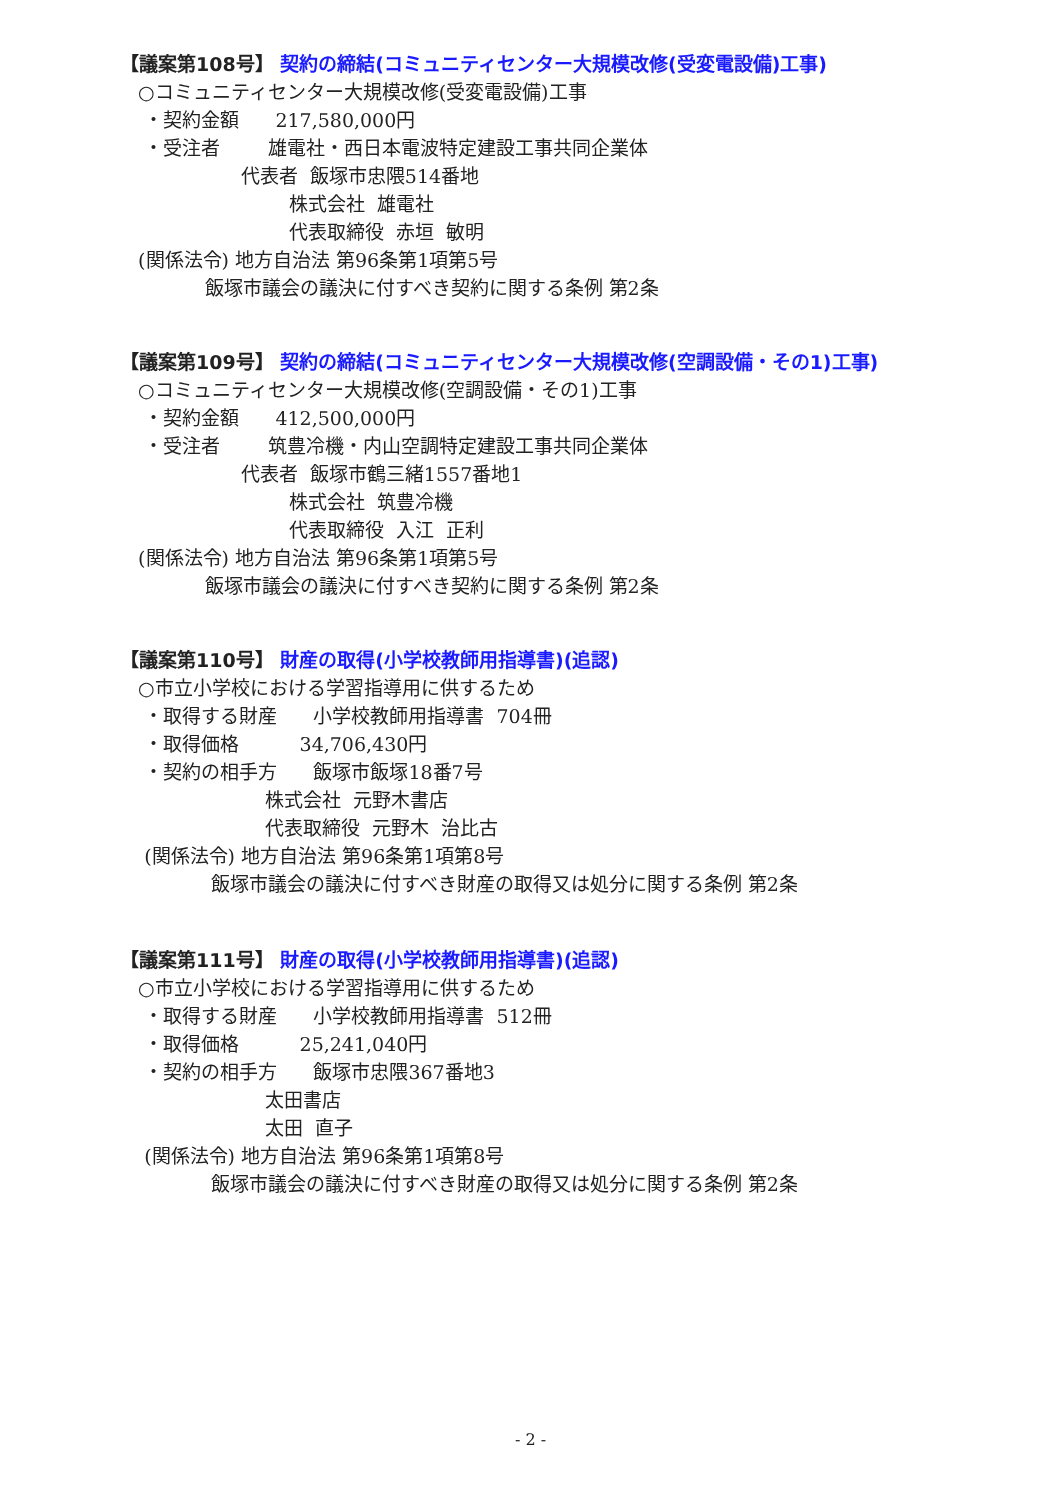【議案第108号】 契約の締結(コミュニティセンター大規模改修(受変電設備)工事)
○コミュニティセンター大規模改修(受変電設備)工事
・契約金額 217,580,000円
・受注者 雄電社・西日本電波特定建設工事共同企業体
代表者 飯塚市忠隈514番地
株式会社 雄電社
代表取締役 赤垣 敏明
(関係法令) 地方自治法 第96条第1項第5号
飯塚市議会の議決に付すべき契約に関する条例 第2条
【議案第109号】 契約の締結(コミュニティセンター大規模改修(空調設備・その1)工事)
○コミュニティセンター大規模改修(空調設備・その1)工事
・契約金額 412,500,000円
・受注者 筑豊冷機・内山空調特定建設工事共同企業体
代表者 飯塚市鶴三緒1557番地1
株式会社 筑豊冷機
代表取締役 入江 正利
(関係法令) 地方自治法 第96条第1項第5号
飯塚市議会の議決に付すべき契約に関する条例 第2条
【議案第110号】 財産の取得(小学校教師用指導書)(追認)
○市立小学校における学習指導用に供するため
・取得する財産 小学校教師用指導書 704冊
・取得価格 34,706,430円
・契約の相手方 飯塚市飯塚18番7号
株式会社 元野木書店
代表取締役 元野木 治比古
(関係法令) 地方自治法 第96条第1項第8号
飯塚市議会の議決に付すべき財産の取得又は処分に関する条例 第2条
【議案第111号】 財産の取得(小学校教師用指導書)(追認)
○市立小学校における学習指導用に供するため
・取得する財産 小学校教師用指導書 512冊
・取得価格 25,241,040円
・契約の相手方 飯塚市忠隈367番地3
太田書店
太田 直子
(関係法令) 地方自治法 第96条第1項第8号
飯塚市議会の議決に付すべき財産の取得又は処分に関する条例 第2条
- 2 -